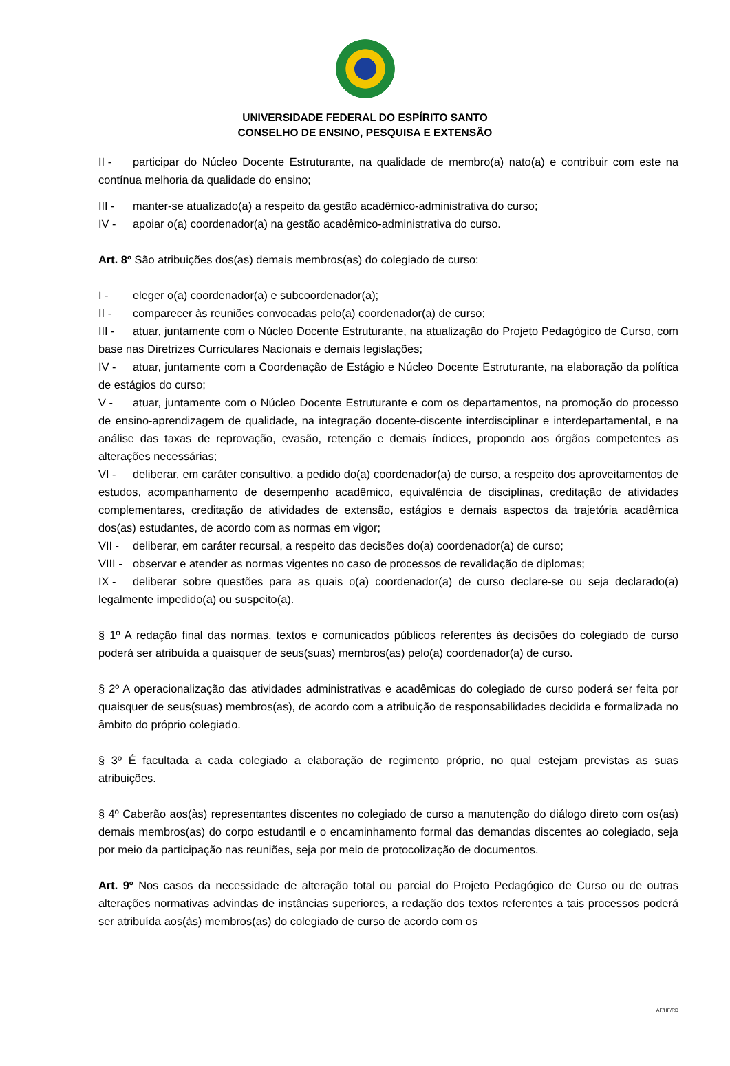UNIVERSIDADE FEDERAL DO ESPÍRITO SANTO
CONSELHO DE ENSINO, PESQUISA E EXTENSÃO
II - participar do Núcleo Docente Estruturante, na qualidade de membro(a) nato(a) e contribuir com este na contínua melhoria da qualidade do ensino;
III - manter-se atualizado(a) a respeito da gestão acadêmico-administrativa do curso;
IV - apoiar o(a) coordenador(a) na gestão acadêmico-administrativa do curso.
Art. 8º São atribuições dos(as) demais membros(as) do colegiado de curso:
I - eleger o(a) coordenador(a) e subcoordenador(a);
II - comparecer às reuniões convocadas pelo(a) coordenador(a) de curso;
III - atuar, juntamente com o Núcleo Docente Estruturante, na atualização do Projeto Pedagógico de Curso, com base nas Diretrizes Curriculares Nacionais e demais legislações;
IV - atuar, juntamente com a Coordenação de Estágio e Núcleo Docente Estruturante, na elaboração da política de estágios do curso;
V - atuar, juntamente com o Núcleo Docente Estruturante e com os departamentos, na promoção do processo de ensino-aprendizagem de qualidade, na integração docente-discente interdisciplinar e interdepartamental, e na análise das taxas de reprovação, evasão, retenção e demais índices, propondo aos órgãos competentes as alterações necessárias;
VI - deliberar, em caráter consultivo, a pedido do(a) coordenador(a) de curso, a respeito dos aproveitamentos de estudos, acompanhamento de desempenho acadêmico, equivalência de disciplinas, creditação de atividades complementares, creditação de atividades de extensão, estágios e demais aspectos da trajetória acadêmica dos(as) estudantes, de acordo com as normas em vigor;
VII - deliberar, em caráter recursal, a respeito das decisões do(a) coordenador(a) de curso;
VIII - observar e atender as normas vigentes no caso de processos de revalidação de diplomas;
IX - deliberar sobre questões para as quais o(a) coordenador(a) de curso declare-se ou seja declarado(a) legalmente impedido(a) ou suspeito(a).
§ 1º A redação final das normas, textos e comunicados públicos referentes às decisões do colegiado de curso poderá ser atribuída a quaisquer de seus(suas) membros(as) pelo(a) coordenador(a) de curso.
§ 2º A operacionalização das atividades administrativas e acadêmicas do colegiado de curso poderá ser feita por quaisquer de seus(suas) membros(as), de acordo com a atribuição de responsabilidades decidida e formalizada no âmbito do próprio colegiado.
§ 3º É facultada a cada colegiado a elaboração de regimento próprio, no qual estejam previstas as suas atribuições.
§ 4º Caberão aos(às) representantes discentes no colegiado de curso a manutenção do diálogo direto com os(as) demais membros(as) do corpo estudantil e o encaminhamento formal das demandas discentes ao colegiado, seja por meio da participação nas reuniões, seja por meio de protocolização de documentos.
Art. 9º Nos casos da necessidade de alteração total ou parcial do Projeto Pedagógico de Curso ou de outras alterações normativas advindas de instâncias superiores, a redação dos textos referentes a tais processos poderá ser atribuída aos(às) membros(as) do colegiado de curso de acordo com os
AF/HF/RD